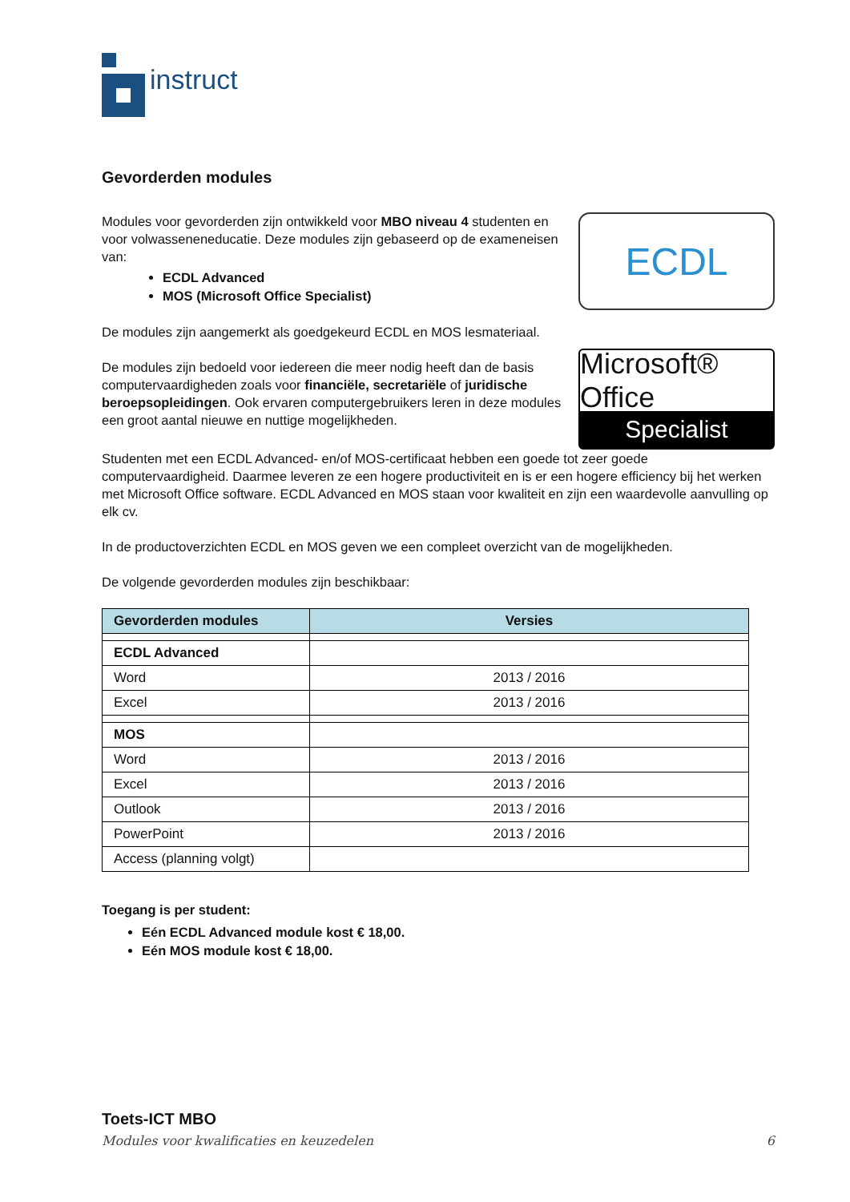instruct
Gevorderden modules
Modules voor gevorderden zijn ontwikkeld voor MBO niveau 4 studenten en voor volwasseneneducatie. Deze modules zijn gebaseerd op de exameneisen van:
ECDL Advanced
MOS (Microsoft Office Specialist)
De modules zijn aangemerkt als goedgekeurd ECDL en MOS lesmateriaal.
De modules zijn bedoeld voor iedereen die meer nodig heeft dan de basis computervaardigheden zoals voor financiële, secretariële of juridische beroepsopleidingen. Ook ervaren computergebruikers leren in deze modules een groot aantal nieuwe en nuttige mogelijkheden.
ECDL
Microsoft® Office
Specialist
Studenten met een ECDL Advanced- en/of MOS-certificaat hebben een goede tot zeer goede computervaardigheid. Daarmee leveren ze een hogere productiviteit en is er een hogere efficiency bij het werken met Microsoft Office software. ECDL Advanced en MOS staan voor kwaliteit en zijn een waardevolle aanvulling op elk cv.
In de productoverzichten ECDL en MOS geven we een compleet overzicht van de mogelijkheden.
De volgende gevorderden modules zijn beschikbaar:
| Gevorderden modules | Versies |
| --- | --- |
| ECDL Advanced | |
| Word | 2013 / 2016 |
| Excel | 2013 / 2016 |
| MOS | |
| Word | 2013 / 2016 |
| Excel | 2013 / 2016 |
| Outlook | 2013 / 2016 |
| PowerPoint | 2013 / 2016 |
| Access (planning volgt) | |
Toegang is per student:
Eén ECDL Advanced module kost € 18,00.
Eén MOS module kost € 18,00.
Toets-ICT MBO
Modules voor kwalificaties en keuzedelen 6